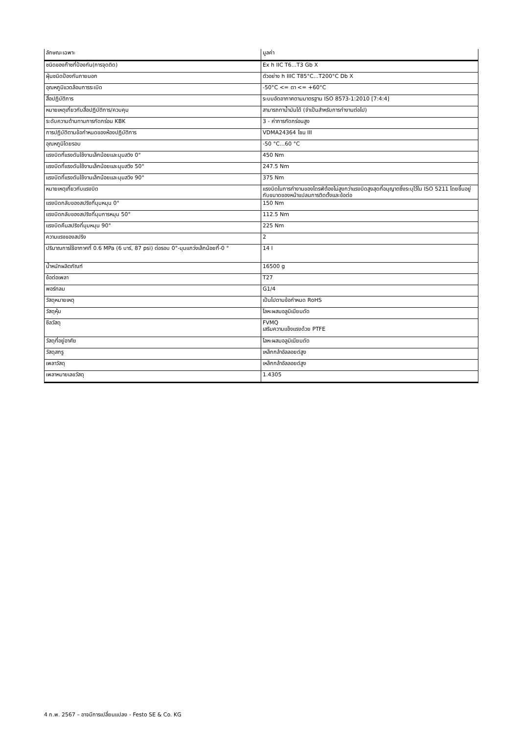| ลักษณะเฉพาะ | มูลค่า |
| --- | --- |
| ชนิดของก๊าซที่ป้องกัน(การจุดติด) | Ex h IIC T6...T3 Gb X |
| ฝุ่นชนิดป้องกันภายนอก | ตัวอย่าง h IIIC T85°C...T200°C Db X |
| อุณหภูมิแวดล้อมการระเบิด | -50°C <= ตา <= +60°C |
| สื่อปฏิบัติการ | ระบบอัดอากาศตามมาตรฐาน ISO 8573-1:2010 [7:4:4] |
| หมายเหตุเกี่ยวกับสื่อปฏิบัติการ/ควบคุม | สามารถทาน้ำมันได้ (จำเป็นสำหรับการทำงานต่อไป) |
| ระดับความต้านทานการกัดกร่อน KBK | 3 - ค่าการกัดกร่อนสูง |
| การปฏิบัติตามข้อกำหนดของห้องปฏิบัติการ | VDMA24364 โซน III |
| อุณหภูมิโดยรอบ | -50 °C...60 °C |
| แรงบิดที่แรงดันใช้งานเล็กน้อยและมุมสวิง 0° | 450 Nm |
| แรงบิดที่แรงดันใช้งานเล็กน้อยและมุมสวิง 50° | 247.5 Nm |
| แรงบิดที่แรงดันใช้งานเล็กน้อยและมุมสวิง 90° | 375 Nm |
| หมายเหตุเกี่ยวกับแรงบิด | แรงบิดในการทำงานของไดรฟ์ต้องไม่สูงกว่าแรงบิดสูงสุดที่อนุญาตซึ่งระบุไว้ใน ISO 5211 โดยขึ้นอยู่กับขนาดของหน้าแปลนการติดตั้งและข้อต่อ |
| แรงบิดกลับของสปริงที่มุมหมุน 0° | 150 Nm |
| แรงบิดกลับของสปริงที่มุมการหมุน 50° | 112.5 Nm |
| แรงบิดคืนสปริงที่มุมหมุน 90° | 225 Nm |
| ความแรงของสปริง | 2 |
| ปริมาณการใช้อากาศที่ 0.6 MPa (6 บาร์, 87 psi) ต่อรอบ 0°-มุมแกว่งเล็กน้อยที่-0 ° | 14 l |
| น้ำหนักผลิตภัณฑ์ | 16500 g |
| ข้อต่อเพลา | T27 |
| พอร์ทลม | G1/4 |
| วัสดุหมายเหตุ | เป็นไปตามข้อกำหนด RoHS |
| วัสดุหุ้ม | โลหะผสมอลูมิเนียมดัด |
| ซีลวัสดุ | FVMQ เสริมความแข็งแรงด้วย PTFE |
| วัสดุที่อยู่อาศัย | โลหะผสมอลูมิเนียมดัด |
| วัสดุสกรู | เหล็กกล้าอัลลอยด์สูง |
| เพลาวัสดุ | เหล็กกล้าอัลลอยด์สูง |
| เพลาหมายเลขวัสดุ | 1.4305 |
4 ก.พ. 2567 – อาจมีการเปลี่ยนแปลง - Festo SE & Co. KG